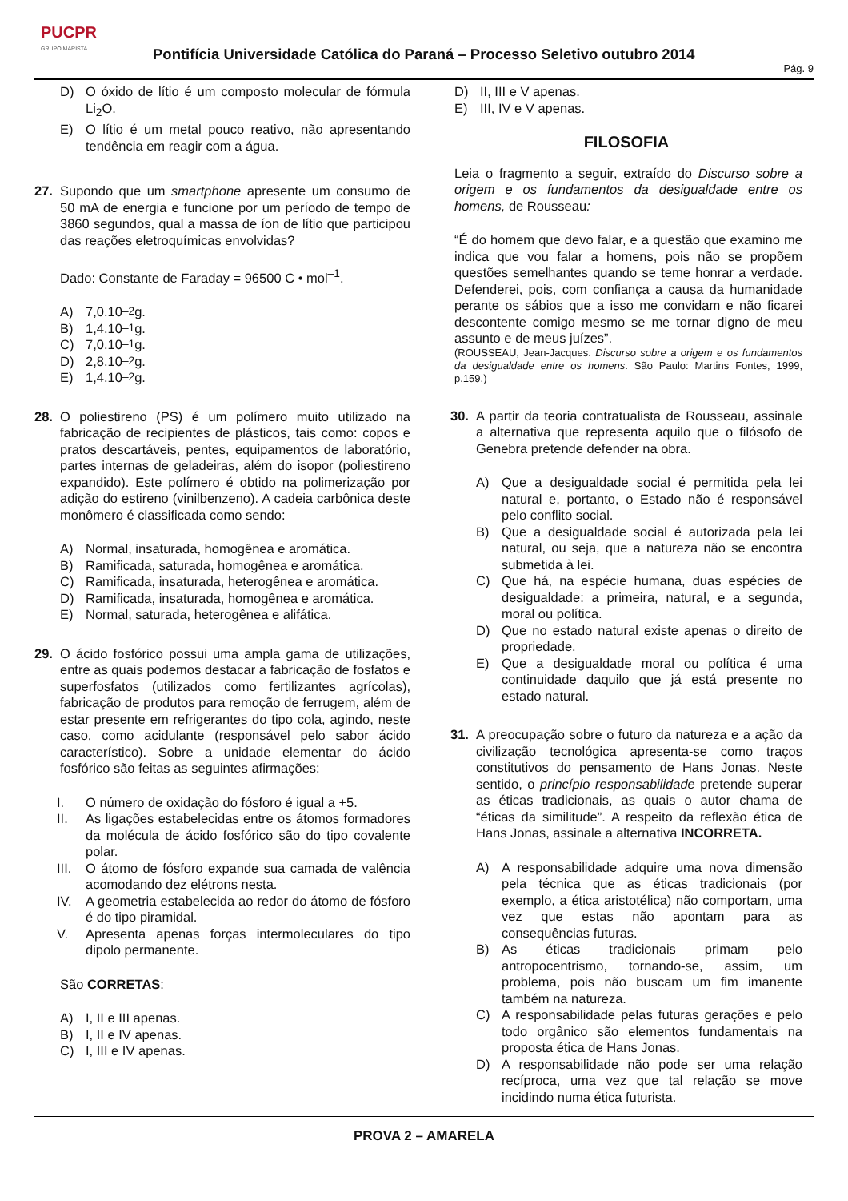PUCPR
GRUPO MARISTA
Pontifícia Universidade Católica do Paraná – Processo Seletivo outubro 2014
Pág. 9
D) O óxido de lítio é um composto molecular de fórmula Li<sub>2</sub>O.
E) O lítio é um metal pouco reativo, não apresentando tendência em reagir com a água.
27. Supondo que um smartphone apresente um consumo de 50 mA de energia e funcione por um período de tempo de 3860 segundos, qual a massa de íon de lítio que participou das reações eletroquímicas envolvidas?
Dado: Constante de Faraday = 96500 C • mol<sup>–1</sup>.
A) 7,0.10<sup>–2</sup> g.
B) 1,4.10<sup>–1</sup> g.
C) 7,0.10<sup>–1</sup> g.
D) 2,8.10<sup>–2</sup> g.
E) 1,4.10<sup>–2</sup> g.
28. O poliestireno (PS) é um polímero muito utilizado na fabricação de recipientes de plásticos, tais como: copos e pratos descartáveis, pentes, equipamentos de laboratório, partes internas de geladeiras, além do isopor (poliestireno expandido). Este polímero é obtido na polimerização por adição do estireno (vinilbenzeno). A cadeia carbônica deste monômero é classificada como sendo:
A) Normal, insaturada, homogênea e aromática.
B) Ramificada, saturada, homogênea e aromática.
C) Ramificada, insaturada, heterogênea e aromática.
D) Ramificada, insaturada, homogênea e aromática.
E) Normal, saturada, heterogênea e alifática.
29. O ácido fosfórico possui uma ampla gama de utilizações, entre as quais podemos destacar a fabricação de fosfatos e superfosfatos (utilizados como fertilizantes agrícolas), fabricação de produtos para remoção de ferrugem, além de estar presente em refrigerantes do tipo cola, agindo, neste caso, como acidulante (responsável pelo sabor ácido característico). Sobre a unidade elementar do ácido fosfórico são feitas as seguintes afirmações:
I. O número de oxidação do fósforo é igual a +5.
II. As ligações estabelecidas entre os átomos formadores da molécula de ácido fosfórico são do tipo covalente polar.
III.
O átomo de fósforo expande sua camada de valência acomodando dez elétrons nesta.
IV. A geometria estabelecida ao redor do átomo de fósforo é do tipo piramidal.
V. Apresenta apenas forças intermoleculares do tipo dipolo permanente.
São CORRETAS:
A) I, II e III apenas.
B) I, II e IV apenas.
C) I, III e IV apenas.
D) II, III e V apenas.
E) III, IV e V apenas.
FILOSOFIA
Leia o fragmento a seguir, extraído do Discurso sobre a origem e os fundamentos da desigualdade entre os homens, de Rousseau:
“É do homem que devo falar, e a questão que examino me indica que vou falar a homens, pois não se propõem questões semelhantes quando se teme honrar a verdade. Defenderei, pois, com confiança a causa da humanidade perante os sábios que a isso me convidam e não ficarei descontente comigo mesmo se me tornar digno de meu assunto e de meus juízes”.
(ROUSSEAU, Jean-Jacques. Discurso sobre a origem e os fundamentos da desigualdade entre os homens. São Paulo: Martins Fontes, 1999, p.159.)
30. A partir da teoria contratualista de Rousseau, assinale a alternativa que representa aquilo que o filósofo de Genebra pretende defender na obra.
A) Que a desigualdade social é permitida pela lei natural e, portanto, o Estado não é responsável pelo conflito social.
B) Que a desigualdade social é autorizada pela lei natural, ou seja, que a natureza não se encontra submetida à lei.
C) Que há, na espécie humana, duas espécies de desigualdade: a primeira, natural, e a segunda, moral ou política.
D) Que no estado natural existe apenas o direito de propriedade.
E) Que a desigualdade moral ou política é uma continuidade daquilo que já está presente no estado natural.
31. A preocupação sobre o futuro da natureza e a ação da civilização tecnológica apresenta-se como traços constitutivos do pensamento de Hans Jonas. Neste sentido, o princípio responsabilidade pretende superar as éticas tradicionais, as quais o autor chama de “éticas da similitude”. A respeito da reflexão ética de Hans Jonas, assinale a alternativa INCORRETA.
A) A responsabilidade adquire uma nova dimensão pela técnica que as éticas tradicionais (por exemplo, a ética aristotélica) não comportam, uma vez que estas não apontam para as consequências futuras.
B) As éticas tradicionais primam pelo antropocentrismo, tornando-se, assim, um problema, pois não buscam um fim imanente também na natureza.
C) A responsabilidade pelas futuras gerações e pelo todo orgânico são elementos fundamentais na proposta ética de Hans Jonas.
D) A responsabilidade não pode ser uma relação recíproca, uma vez que tal relação se move incidindo numa ética futurista.
PROVA 2 – AMARELA